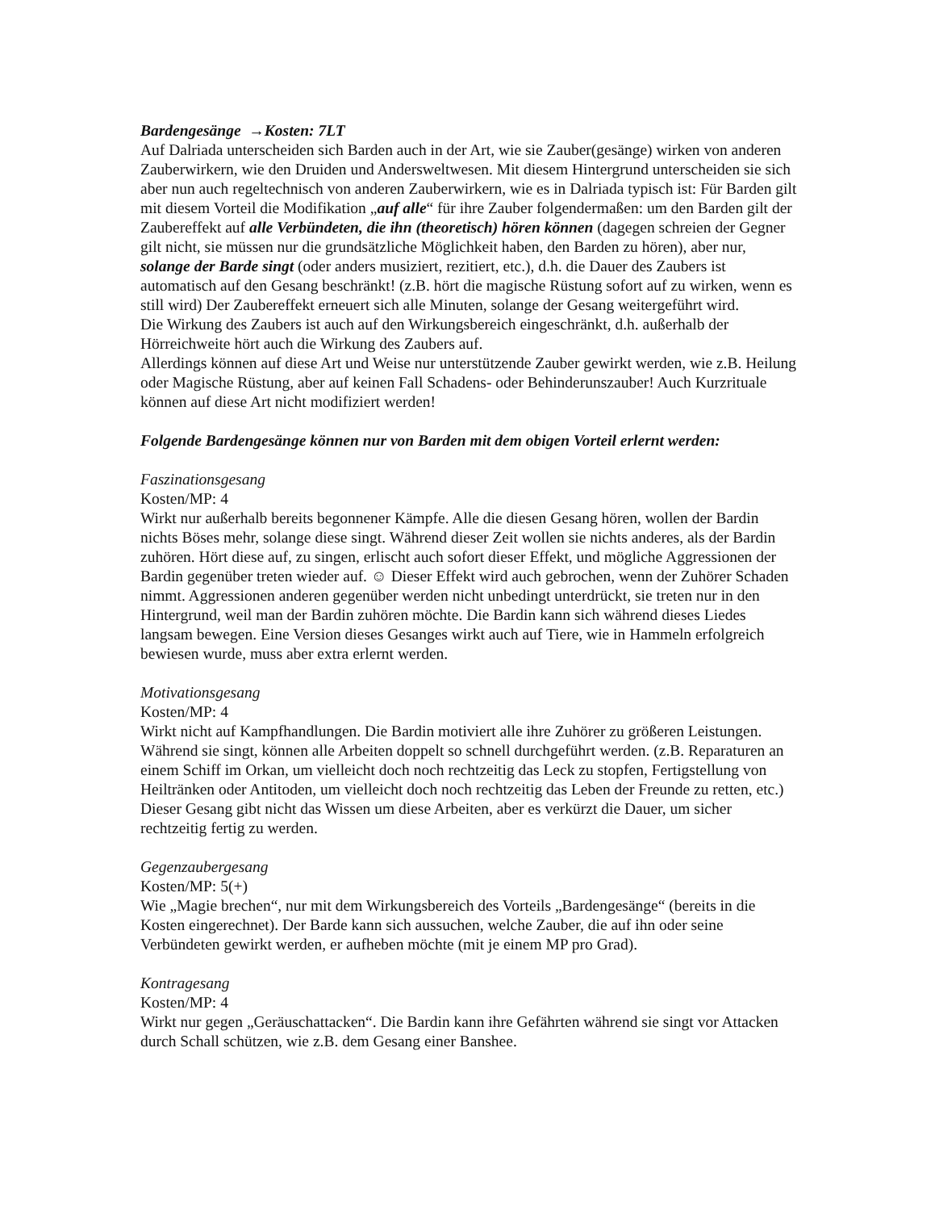Bardengesänge →Kosten: 7LT
Auf Dalriada unterscheiden sich Barden auch in der Art, wie sie Zauber(gesänge) wirken von anderen Zauberwirkern, wie den Druiden und Andersweltwesen. Mit diesem Hintergrund unterscheiden sie sich aber nun auch regeltechnisch von anderen Zauberwirkern, wie es in Dalriada typisch ist: Für Barden gilt mit diesem Vorteil die Modifikation „auf alle“ für ihre Zauber folgendermaßen: um den Barden gilt der Zaubereffekt auf alle Verbündeten, die ihn (theoretisch) hören können (dagegen schreien der Gegner gilt nicht, sie müssen nur die grundsätzliche Möglichkeit haben, den Barden zu hören), aber nur, solange der Barde singt (oder anders musiziert, rezitiert, etc.), d.h. die Dauer des Zaubers ist automatisch auf den Gesang beschränkt! (z.B. hört die magische Rüstung sofort auf zu wirken, wenn es still wird) Der Zaubereffekt erneuert sich alle Minuten, solange der Gesang weitergeführt wird.
Die Wirkung des Zaubers ist auch auf den Wirkungsbereich eingeschränkt, d.h. außerhalb der Hörreichweite hört auch die Wirkung des Zaubers auf.
Allerdings können auf diese Art und Weise nur unterstützende Zauber gewirkt werden, wie z.B. Heilung oder Magische Rüstung, aber auf keinen Fall Schadens- oder Behinderunszauber! Auch Kurzrituale können auf diese Art nicht modifiziert werden!
Folgende Bardengesänge können nur von Barden mit dem obigen Vorteil erlernt werden:
Faszinationsgesang
Kosten/MP: 4
Wirkt nur außerhalb bereits begonnener Kämpfe. Alle die diesen Gesang hören, wollen der Bardin nichts Böses mehr, solange diese singt. Während dieser Zeit wollen sie nichts anderes, als der Bardin zuhören. Hört diese auf, zu singen, erlischt auch sofort dieser Effekt, und mögliche Aggressionen der Bardin gegenüber treten wieder auf. ☺ Dieser Effekt wird auch gebrochen, wenn der Zuhörer Schaden nimmt. Aggressionen anderen gegenüber werden nicht unbedingt unterdrückt, sie treten nur in den Hintergrund, weil man der Bardin zuhören möchte. Die Bardin kann sich während dieses Liedes langsam bewegen. Eine Version dieses Gesanges wirkt auch auf Tiere, wie in Hammeln erfolgreich bewiesen wurde, muss aber extra erlernt werden.
Motivationsgesang
Kosten/MP: 4
Wirkt nicht auf Kampfhandlungen. Die Bardin motiviert alle ihre Zuhörer zu größeren Leistungen. Während sie singt, können alle Arbeiten doppelt so schnell durchgeführt werden. (z.B. Reparaturen an einem Schiff im Orkan, um vielleicht doch noch rechtzeitig das Leck zu stopfen, Fertigstellung von Heiltränken oder Antitoden, um vielleicht doch noch rechtzeitig das Leben der Freunde zu retten, etc.) Dieser Gesang gibt nicht das Wissen um diese Arbeiten, aber es verkürzt die Dauer, um sicher rechtzeitig fertig zu werden.
Gegenzaubergesang
Kosten/MP: 5(+)
Wie „Magie brechen“, nur mit dem Wirkungsbereich des Vorteils „Bardengesänge“ (bereits in die Kosten eingerechnet). Der Barde kann sich aussuchen, welche Zauber, die auf ihn oder seine Verbündeten gewirkt werden, er aufheben möchte (mit je einem MP pro Grad).
Kontragesang
Kosten/MP: 4
Wirkt nur gegen „Geräuschattacken“. Die Bardin kann ihre Gefährten während sie singt vor Attacken durch Schall schützen, wie z.B. dem Gesang einer Banshee.